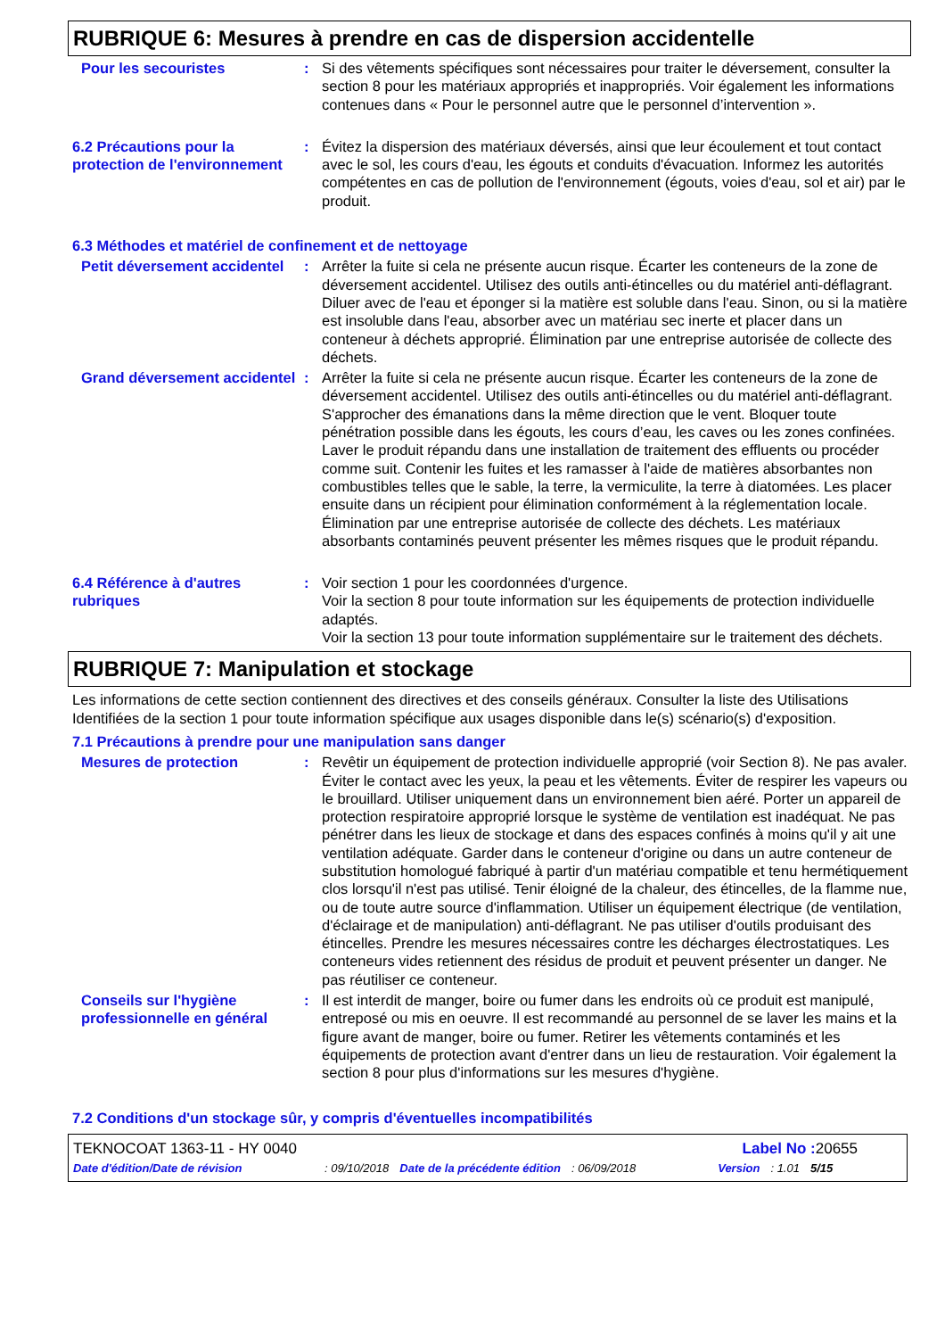RUBRIQUE 6: Mesures à prendre en cas de dispersion accidentelle
Pour les secouristes : Si des vêtements spécifiques sont nécessaires pour traiter le déversement, consulter la section 8 pour les matériaux appropriés et inappropriés. Voir également les informations contenues dans « Pour le personnel autre que le personnel d’intervention ».
6.2 Précautions pour la protection de l'environnement
: Évitez la dispersion des matériaux déversés, ainsi que leur écoulement et tout contact avec le sol, les cours d'eau, les égouts et conduits d'évacuation. Informez les autorités compétentes en cas de pollution de l'environnement (égouts, voies d'eau, sol et air) par le produit.
6.3 Méthodes et matériel de confinement et de nettoyage
Petit déversement accidentel
: Arrêter la fuite si cela ne présente aucun risque. Écarter les conteneurs de la zone de déversement accidentel. Utilisez des outils anti-étincelles ou du matériel anti-déflagrant. Diluer avec de l'eau et éponger si la matière est soluble dans l'eau. Sinon, ou si la matière est insoluble dans l'eau, absorber avec un matériau sec inerte et placer dans un conteneur à déchets approprié. Élimination par une entreprise autorisée de collecte des déchets.
Grand déversement accidentel
: Arrêter la fuite si cela ne présente aucun risque. Écarter les conteneurs de la zone de déversement accidentel. Utilisez des outils anti-étincelles ou du matériel anti-déflagrant. S'approcher des émanations dans la même direction que le vent. Bloquer toute pénétration possible dans les égouts, les cours d’eau, les caves ou les zones confinées. Laver le produit répandu dans une installation de traitement des effluents ou procéder comme suit. Contenir les fuites et les ramasser à l'aide de matières absorbantes non combustibles telles que le sable, la terre, la vermiculite, la terre à diatomées. Les placer ensuite dans un récipient pour élimination conformément à la réglementation locale. Élimination par une entreprise autorisée de collecte des déchets. Les matériaux absorbants contaminés peuvent présenter les mêmes risques que le produit répandu.
6.4 Référence à d'autres rubriques
: Voir section 1 pour les coordonnées d'urgence.
Voir la section 8 pour toute information sur les équipements de protection individuelle adaptés.
Voir la section 13 pour toute information supplémentaire sur le traitement des déchets.
RUBRIQUE 7: Manipulation et stockage
Les informations de cette section contiennent des directives et des conseils généraux. Consulter la liste des Utilisations Identifiées de la section 1 pour toute information spécifique aux usages disponible dans le(s) scénario(s) d'exposition.
7.1 Précautions à prendre pour une manipulation sans danger
Mesures de protection : Revêtir un équipement de protection individuelle approprié (voir Section 8). Ne pas avaler. Éviter le contact avec les yeux, la peau et les vêtements. Éviter de respirer les vapeurs ou le brouillard. Utiliser uniquement dans un environnement bien aéré. Porter un appareil de protection respiratoire approprié lorsque le système de ventilation est inadéquat. Ne pas pénétrer dans les lieux de stockage et dans des espaces confinés à moins qu'il y ait une ventilation adéquate. Garder dans le conteneur d'origine ou dans un autre conteneur de substitution homologué fabriqué à partir d'un matériau compatible et tenu hermétiquement clos lorsqu'il n'est pas utilisé. Tenir éloigné de la chaleur, des étincelles, de la flamme nue, ou de toute autre source d'inflammation. Utiliser un équipement électrique (de ventilation, d'éclairage et de manipulation) anti-déflagrant. Ne pas utiliser d'outils produisant des étincelles. Prendre les mesures nécessaires contre les décharges électrostatiques. Les conteneurs vides retiennent des résidus de produit et peuvent présenter un danger. Ne pas réutiliser ce conteneur.
Conseils sur l'hygiène professionnelle en général
: Il est interdit de manger, boire ou fumer dans les endroits où ce produit est manipulé, entreposé ou mis en oeuvre. Il est recommandé au personnel de se laver les mains et la figure avant de manger, boire ou fumer. Retirer les vêtements contaminés et les équipements de protection avant d'entrer dans un lieu de restauration. Voir également la section 8 pour plus d'informations sur les mesures d'hygiène.
7.2 Conditions d'un stockage sûr, y compris d'éventuelles incompatibilités
TEKNOCOAT 1363-11 - HY 0040 Label No : 20655
Date d'édition/Date de révision: 09/10/2018 Date de la précédente édition: 06/09/2018 Version: 1.01 5/15